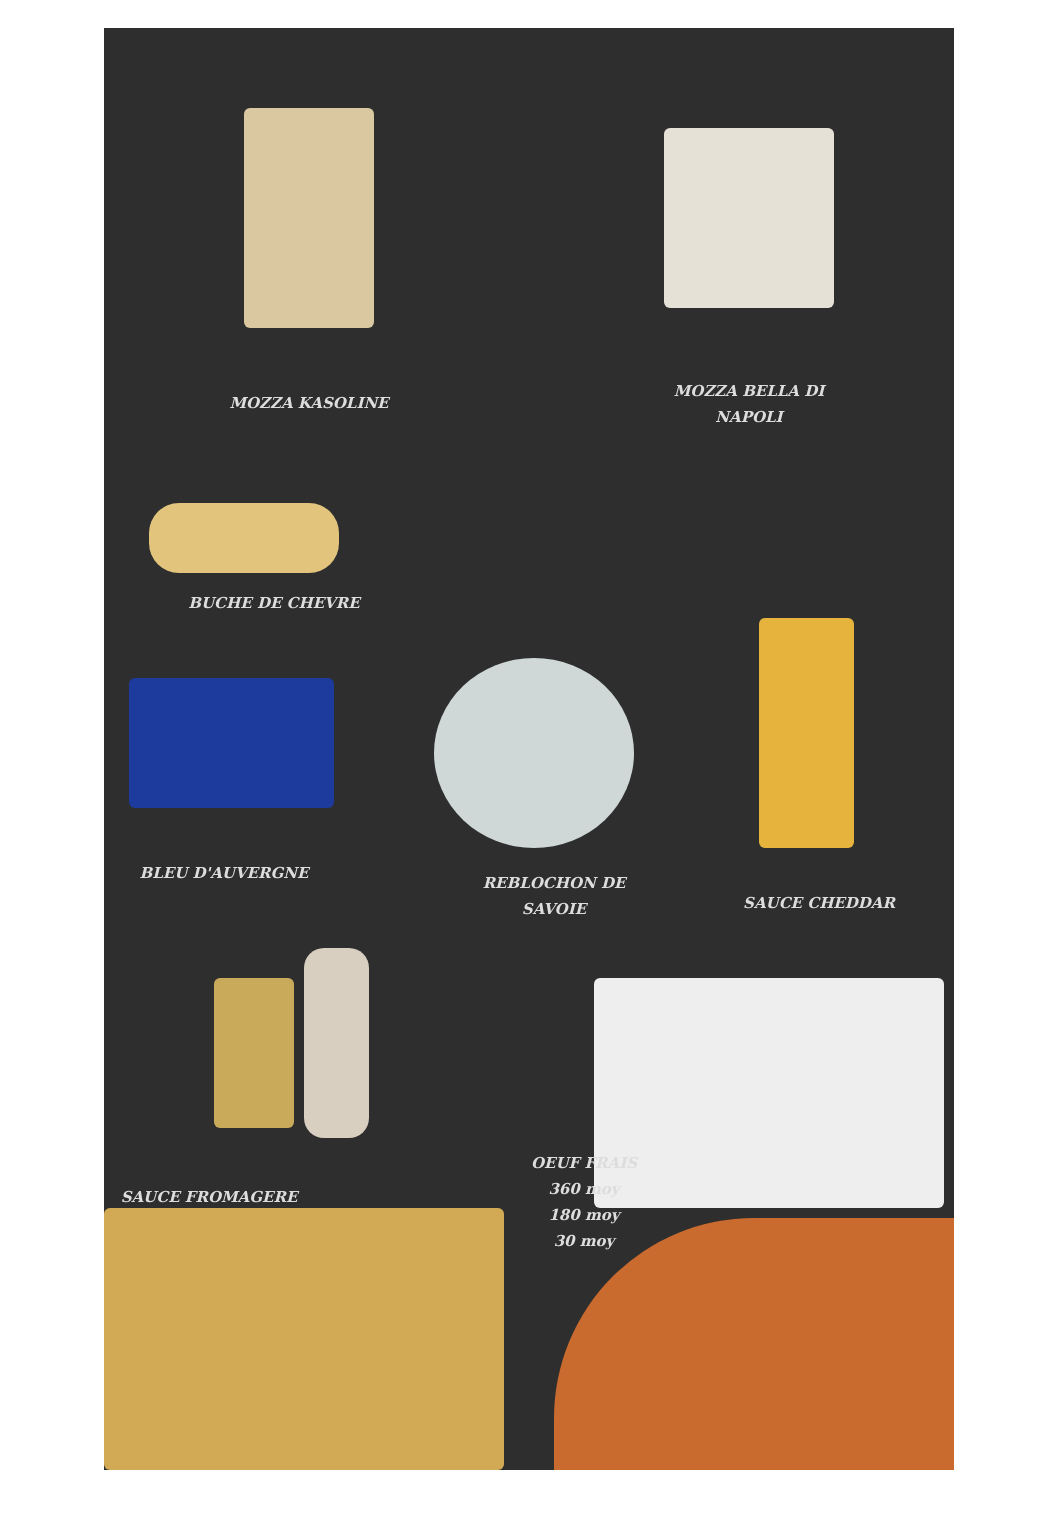MOZZA KASOLINE
MOZZA BELLA DI NAPOLI
BUCHE DE CHEVRE
BLEU D'AUVERGNE
REBLOCHON DE SAVOIE
SAUCE CHEDDAR
SAUCE FROMAGERE
OEUF FRAIS
360 moy
180 moy
30 moy